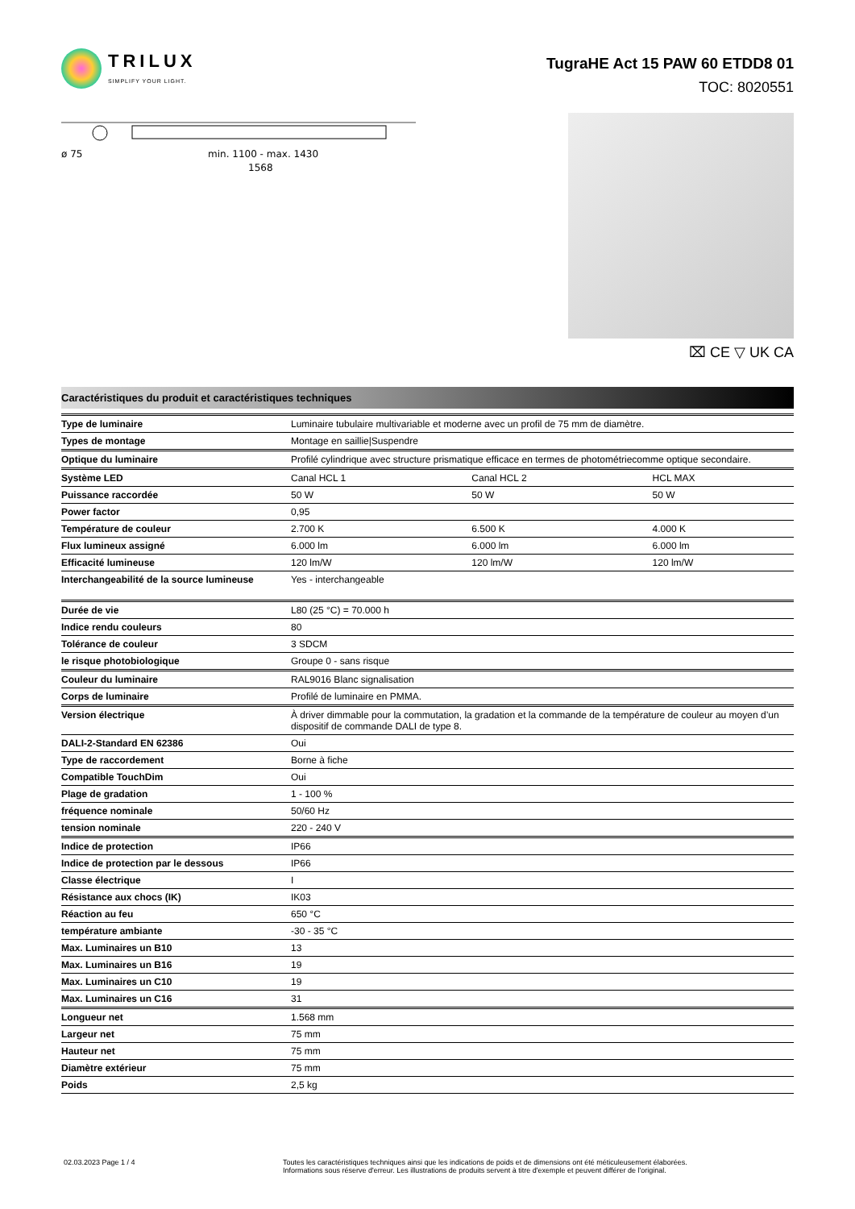TRILUX
SIMPLIFY YOUR LIGHT.
TugraHE Act 15 PAW 60 ETDD8 01
TOC: 8020551
ø 75
min. 1100 - max. 1430
1568
⌧ CE ▽ UK CA
Caractéristiques du produit et caractéristiques techniques
| Type de luminaire | Luminaire tubulaire multivariable et moderne avec un profil de 75 mm de diamètre. | | |
| Types de montage | Montage en saillie/Suspendre | | |
| Optique du luminaire | Profilé cylindrique avec structure prismatique efficace en termes de photométriecomme optique secondaire. | | |
| Système LED | Canal HCL 1 | Canal HCL 2 | HCL MAX |
| Puissance raccordée | 50 W | 50 W | 50 W |
| Power factor | 0,95 | | |
| Température de couleur | 2.700 K | 6.500 K | 4.000 K |
| Flux lumineux assigné | 6.000 lm | 6.000 lm | 6.000 lm |
| Efficacité lumineuse | 120 lm/W | 120 lm/W | 120 lm/W |
| Interchangeabilité de la source lumineuse | Yes - interchangeable | | |
| Durée de vie | L80 (25 °C) = 70.000 h | | |
| Indice rendu couleurs | 80 | | |
| Tolérance de couleur | 3 SDCM | | |
| le risque photobiologique | Groupe 0 - sans risque | | |
| Couleur du luminaire | RAL9016 Blanc signalisation | | |
| Corps de luminaire | Profilé de luminaire en PMMA. | | |
| Version électrique | À driver dimmable pour la commutation, la gradation et la commande de la température de couleur au moyen d’un dispositif de commande DALI de type 8. | | |
| DALI-2-Standard EN 62386 | Oui | | |
| Type de raccordement | Borne à fiche | | |
| Compatible TouchDim | Oui | | |
| Plage de gradation | 1 - 100 % | | |
| fréquence nominale | 50/60 Hz | | |
| tension nominale | 220 - 240 V | | |
| Indice de protection | IP66 | | |
| Indice de protection par le dessous | IP66 | | |
| Classe électrique | I | | |
| Résistance aux chocs (IK) | IK03 | | |
| Réaction au feu | 650 °C | | |
| température ambiante | -30 - 35 °C | | |
| Max. Luminaires un B10 | 13 | | |
| Max. Luminaires un B16 | 19 | | |
| Max. Luminaires un C10 | 19 | | |
| Max. Luminaires un C16 | 31 | | |
| Longueur net | 1.568 mm | | |
| Largeur net | 75 mm | | |
| Hauteur net | 75 mm | | |
| Diamètre extérieur | 75 mm | | |
| Poids | 2,5 kg | | |
02.03.2023 Page 1 / 4 Toutes les caractéristiques techniques ainsi que les indications de poids et de dimensions ont été méticuleusement élaborées.
Informations sous réserve d'erreur. Les illustrations de produits servent à titre d'exemple et peuvent différer de l'original.